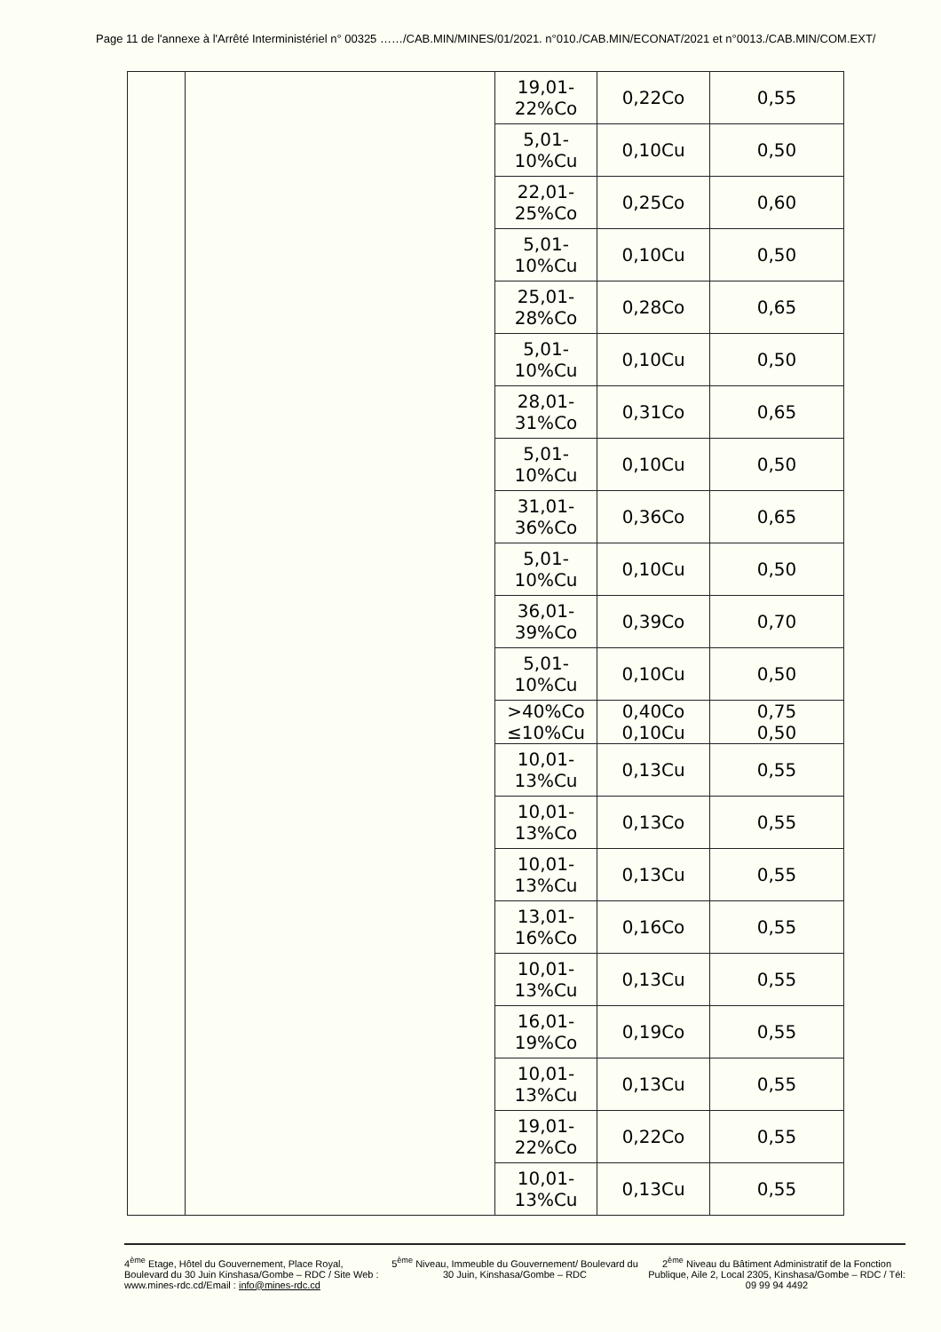Page 11 de l'annexe à l'Arrêté Interministériel n° 00325 ……/CAB.MIN/MINES/01/2021. n°010./CAB.MIN/ECONAT/2021 et n°0013./CAB.MIN/COM.EXT/
| | | 19,01- 22%Co | 0,22Co | 0,55 |
| | | 5,01- 10%Cu | 0,10Cu | 0,50 |
| | | 22,01- 25%Co | 0,25Co | 0,60 |
| | | 5,01- 10%Cu | 0,10Cu | 0,50 |
| | | 25,01- 28%Co | 0,28Co | 0,65 |
| | | 5,01- 10%Cu | 0,10Cu | 0,50 |
| | | 28,01- 31%Co | 0,31Co | 0,65 |
| | | 5,01- 10%Cu | 0,10Cu | 0,50 |
| | | 31,01- 36%Co | 0,36Co | 0,65 |
| | | 5,01- 10%Cu | 0,10Cu | 0,50 |
| | | 36,01- 39%Co | 0,39Co | 0,70 |
| | | 5,01- 10%Cu | 0,10Cu | 0,50 |
| | | >40%Co ≤10%Cu | 0,40Co 0,10Cu | 0,75 0,50 |
| | | 10,01- 13%Cu | 0,13Cu | 0,55 |
| | | 10,01- 13%Co | 0,13Co | 0,55 |
| | | 10,01- 13%Cu | 0,13Cu | 0,55 |
| | | 13,01- 16%Co | 0,16Co | 0,55 |
| | | 10,01- 13%Cu | 0,13Cu | 0,55 |
| | | 16,01- 19%Co | 0,19Co | 0,55 |
| | | 10,01- 13%Cu | 0,13Cu | 0,55 |
| | | 19,01- 22%Co | 0,22Co | 0,55 |
| | | 10,01- 13%Cu | 0,13Cu | 0,55 |
4<sup>ème</sup> Etage, Hôtel du Gouvernement, Place Royal, Boulevard du 30 Juin Kinshasa/Gombe – RDC / Site Web : www.mines-rdc.cd/Email : info@mines-rdc.cd
5<sup>ème</sup> Niveau, Immeuble du Gouvernement/ Boulevard du 30 Juin, Kinshasa/Gombe – RDC
2<sup>ème</sup> Niveau du Bâtiment Administratif de la Fonction Publique, Aile 2, Local 2305, Kinshasa/Gombe – RDC / Tél: 09 99 94 4492